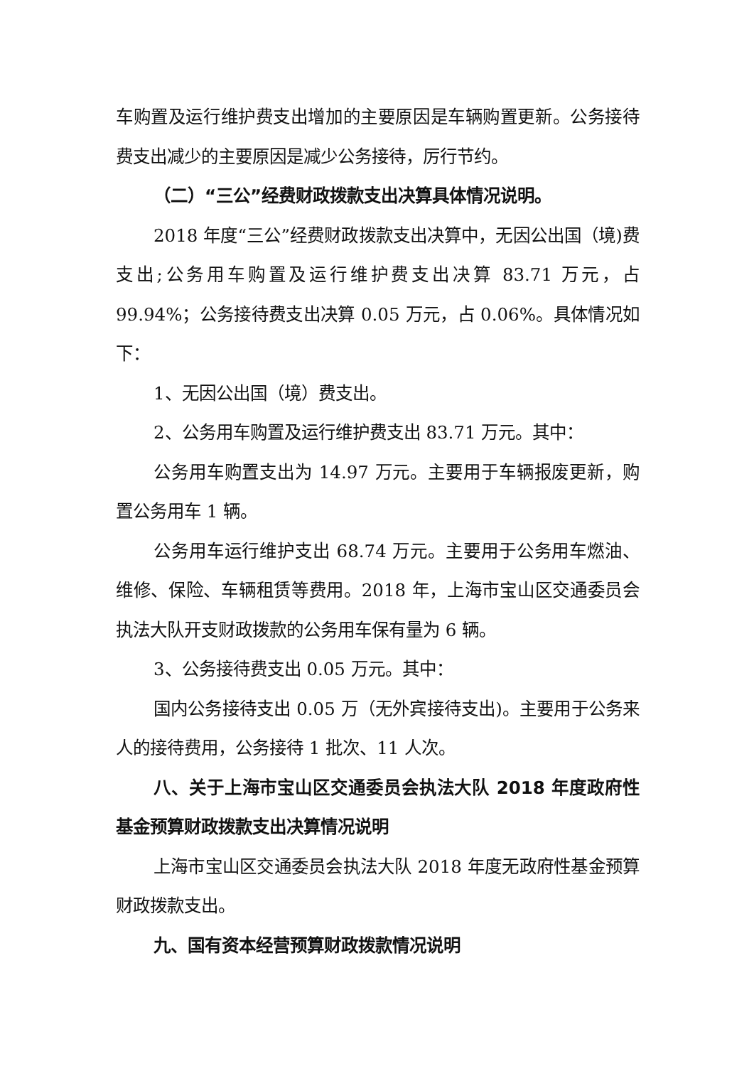车购置及运行维护费支出增加的主要原因是车辆购置更新。公务接待费支出减少的主要原因是减少公务接待，厉行节约。
（二）“三公”经费财政拨款支出决算具体情况说明。
2018 年度“三公”经费财政拨款支出决算中，无因公出国（境)费支出;公务用车购置及运行维护费支出决算 83.71 万元，占 99.94%；公务接待费支出决算 0.05 万元，占 0.06%。具体情况如下：
1、无因公出国（境）费支出。
2、公务用车购置及运行维护费支出 83.71 万元。其中：
公务用车购置支出为 14.97 万元。主要用于车辆报废更新，购置公务用车 1 辆。
公务用车运行维护支出 68.74 万元。主要用于公务用车燃油、维修、保险、车辆租赁等费用。2018 年，上海市宝山区交通委员会执法大队开支财政拨款的公务用车保有量为 6 辆。
3、公务接待费支出 0.05 万元。其中：
国内公务接待支出 0.05 万（无外宾接待支出)。主要用于公务来人的接待费用，公务接待 1 批次、11 人次。
八、关于上海市宝山区交通委员会执法大队 2018 年度政府性基金预算财政拨款支出决算情况说明
上海市宝山区交通委员会执法大队 2018 年度无政府性基金预算财政拨款支出。
九、国有资本经营预算财政拨款情况说明